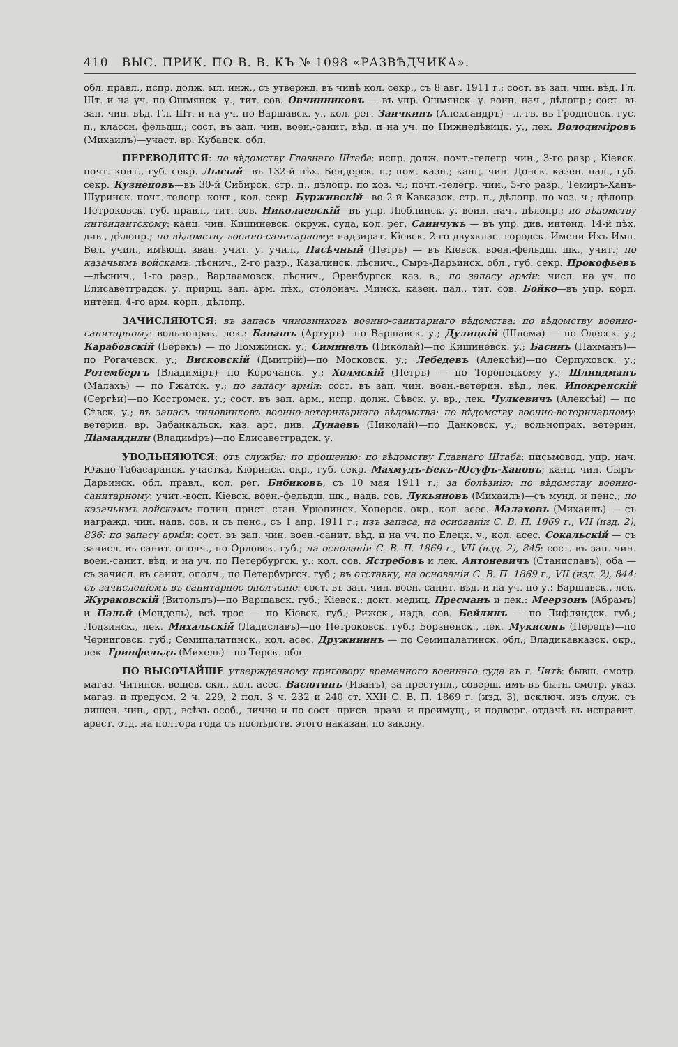410 ВЫС. ПРИК. ПО В. В. КЪ № 1098 «РАЗВѢДЧИКА».
обл. правл., испр. долж. мл. инж., съ утвержд. въ чинѣ кол. секр., съ 8 авг. 1911 г.; сост. въ зап. чин. вѣд. Гл. Шт. и на уч. по Ошмянск. у., тит. сов. Овчинниковъ — въ упр. Ошмянск. у. воин. нач., дѣлопр.; сост. въ зап. чин. вѣд. Гл. Шт. и на уч. по Варшавск. у., кол. рег. Заичкинъ (Александръ)—л.-гв. въ Гродненск. гус. п., классн. фельдш.; сост. въ зап. чин. воен.-санит. вѣд. и на уч. по Нижнедѣвицк. у., лек. Володимiровъ (Михаилъ)—участ. вр. Кубанск. обл.
ПЕРЕВОДЯТСЯ: по вѣдомству Главнаго Штаба: испр. долж. почт.-телегр. чин., 3-го разр., Кiевск. почт. конт., губ. секр. Лысый—въ 132-й пѣх. Бендерск. п.; пом. казн.; канц. чин. Донск. казен. пал., губ. секр. Кузнецовъ—въ 30-й Сибирск. стр. п., дѣлопр. по хоз. ч.; почт.-телегр. чин., 5-го разр., Темиръ-Ханъ-Шуринск. почт.-телегр. конт., кол. секр. Бурживскiй—во 2-й Кавказск. стр. п., дѣлопр. по хоз. ч.; дѣлопр. Петроковск. губ. правл., тит. сов. Николаевскiй—въ упр. Люблинск. у. воин. нач., дѣлопр.; по вѣдомству интендантскому: канц. чин. Кишиневск. окруж. суда, кол. рег. Саинчукъ — въ упр. див. интенд. 14-й пѣх. див., дѣлопр.; по вѣдомству военно-санитарному: надзират. Кiевск. 2-го двухклас. городск. Имени Ихъ Имп. Вел. учил., имѣющ. зван. учит. у. учил., Пасѣчный (Петръ) — въ Кiевск. воен.-фельдш. шк., учит.; по казачьимъ войскамъ: лѣснич., 2-го разр., Казалинск. лѣснич., Сыръ-Дарьинск. обл., губ. секр. Прокофьевъ—лѣснич., 1-го разр., Варлаамовск. лѣснич., Оренбургск. каз. в.; по запасу армiи: числ. на уч. по Елисаветградск. у. прирщ. зап. арм. пѣх., столонач. Минск. казен. пал., тит. сов. Бойко—въ упр. корп. интенд. 4-го арм. корп., дѣлопр.
ЗАЧИСЛЯЮТСЯ: въ запасъ чиновниковъ военно-санитарнаго вѣдомства: по вѣдомству военно-санитарному: вольнопрак. лек.: Банашъ (Артуръ)—по Варшавск. у.; Дулицкiй (Шлема) — по Одесск. у.; Карабовскiй (Берекъ) — по Ломжинск. у.; Симинелъ (Николай)—по Кишиневск. у.; Басинъ (Нахманъ)—по Рогачевск. у.; Висковскiй (Дмитрiй)—по Московск. у.; Лебедевъ (Алексѣй)—по Серпуховск. у.; Ротембергъ (Владимiръ)—по Корочанск. у.; Холмскiй (Петръ) — по Торопецкому у.; Шлиндманъ (Малахъ) — по Гжатск. у.; по запасу армiи: сост. въ зап. чин. воен.-ветерин. вѣд., лек. Ипокренскiй (Сергѣй)—по Костромск. у.; сост. въ зап. арм., испр. долж. Сѣвск. у. вр., лек. Чулкевичъ (Алексѣй) — по Сѣвск. у.; въ запасъ чиновниковъ военно-ветеринарнаго вѣдомства: по вѣдомству военно-ветеринарному: ветерин. вр. Забайкальск. каз. арт. див. Дунаевъ (Николай)—по Данковск. у.; вольнопрак. ветерин. Дiамандиди (Владимiръ)—по Елисаветградск. у.
УВОЛЬНЯЮТСЯ: отъ службы: по прошенiю: по вѣдомству Главнаго Штаба: письмовод. упр. нач. Южно-Табасаранск. участка, Кюринск. окр., губ. секр. Махмудъ-Бекъ-Юсуфъ-Хановъ; канц. чин. Сыръ-Дарьинск. обл. правл., кол. рег. Бибиковъ, съ 10 мая 1911 г.; за болѣзнiю: по вѣдомству военно-санитарному: учит.-восп. Кiевск. воен.-фельдш. шк., надв. сов. Лукьяновъ (Михаилъ)—съ мунд. и пенс.; по казачьимъ войскамъ: полиц. прист. стан. Урюпинск. Хоперск. окр., кол. асес. Малаховъ (Михаилъ) — съ награжд. чин. надв. сов. и съ пенс., съ 1 апр. 1911 г.; изъ запаса, на основанiи С. В. П. 1869 г., VII (изд. 2), 836: по запасу армiи: сост. въ зап. чин. воен.-санит. вѣд. и на уч. по Елецк. у., кол. асес. Сокальскiй — съ зачисл. въ санит. ополч., по Орловск. губ.; на основанiи С. В. П. 1869 г., VII (изд. 2), 845: сост. въ зап. чин. воен.-санит. вѣд. и на уч. по Петербургск. у.: кол. сов. Ястребовъ и лек. Антоневичъ (Станиславъ), оба — съ зачисл. въ санит. ополч., по Петербургск. губ.; въ отставку, на основанiи С. В. П. 1869 г., VII (изд. 2), 844: съ зачисленiемъ въ санитарное ополченiе: сост. въ зап. чин. воен.-санит. вѣд. и на уч. по у.: Варшавск., лек. Жураковскiй (Витольдъ)—по Варшавск. губ.; Кiевск.: докт. медиц. Пресманъ и лек.: Меерзонъ (Абрамъ) и Пальй (Мендель), всѣ трое — по Кiевск. губ.; Рижск., надв. сов. Бейлинъ — по Лифляндск. губ.; Лодзинск., лек. Михальскiй (Ладиславъ)—по Петроковск. губ.; Борзненск., лек. Мукисонъ (Перецъ)—по Черниговск. губ.; Семипалатинск., кол. асес. Дружининъ — по Семипалатинск. обл.; Владикавказск. окр., лек. Гринфельдъ (Михель)—по Терск. обл.
ПО ВЫСОЧАЙШЕ утвержденному приговору временного военнаго суда въ г. Читѣ: бывш. смотр. магаз. Читинск. вещев. скл., кол. асес. Васютинъ (Иванъ), за преступл., соверш. имъ въ бытн. смотр. указ. магаз. и предусм. 2 ч. 229, 2 пол. 3 ч. 232 и 240 ст. XXII С. В. П. 1869 г. (изд. 3), исключ. изъ служ. съ лишен. чин., орд., всѣхъ особ., лично и по сост. присв. правъ и преимущ., и подверг. отдачѣ въ исправит. арест. отд. на полтора года съ послѣдств. этого наказан. по закону.